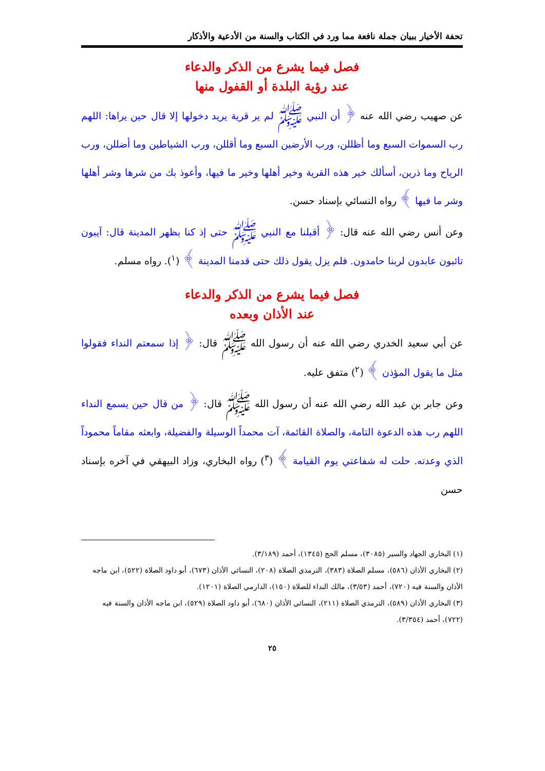تحفة الأخيار ببيان جملة نافعة مما ورد في الكتاب والسنة من الأدعية والأذكار
فصل فيما يشرع من الذكر والدعاء
عند رؤية البلدة أو القفول منها
عن صهيب رضي الله عنه ﴿ أن النبي ﷺ لم ير قرية يريد دخولها إلا قال حين يراها: اللهم رب السموات السبع وما أظللن، ورب الأرضين السبع وما أقللن، ورب الشياطين وما أضللن، ورب الرياح وما ذرين، أسألك خير هذه القرية وخير أهلها وخير ما فيها، وأعوذ بك من شرها وشر أهلها وشر ما فيها ﴾ رواه النسائي بإسناد حسن.
وعن أنس رضي الله عنه قال: ﴿ أقبلنا مع النبي ﷺ حتى إذ كنا بظهر المدينة قال: آيبون تائبون عابدون لربنا حامدون. فلم يزل يقول ذلك حتى قدمنا المدينة ﴾ (<sup>١</sup>). رواه مسلم.
فصل فيما يشرع من الذكر والدعاء
عند الأذان وبعده
عن أبي سعيد الخدري رضي الله عنه أن رسول الله ﷺ قال: ﴿ إذا سمعتم النداء فقولوا مثل ما يقول المؤذن ﴾ (<sup>٢</sup>) متفق عليه.
وعن جابر بن عبد الله رضي الله عنه أن رسول الله ﷺ قال: ﴿ من قال حين يسمع النداء اللهم رب هذه الدعوة التامة، والصلاة القائمة، آت محمداً الوسيلة والفضيلة، وابعثه مقاماً محموداً الذي وعدته. حلت له شفاعتي يوم القيامة ﴾ (<sup>٣</sup>) رواه البخاري، وزاد البيهقي في آخره بإسناد حسن
(١) البخاري الجهاد والسير (٣٠٨٥)، مسلم الحج (١٣٤٥)، أحمد (٣/١٨٩).
(٢) البخاري الأذان (٥٨٦)، مسلم الصلاة (٣٨٣)، الترمذي الصلاة (٢٠٨)، النسائي الأذان (٦٧٣)، أبو داود الصلاة (٥٢٢)، ابن ماجه الأذان والسنة فيه (٧٢٠)، أحمد (٣/٥٣)، مالك النداء للصلاة (١٥٠)، الدارمي الصلاة (١٢٠١).
(٣) البخاري الأذان (٥٨٩)، الترمذي الصلاة (٢١١)، النسائي الأذان (٦٨٠)، أبو داود الصلاة (٥٢٩)، ابن ماجه الأذان والسنة فيه (٧٢٢)، أحمد (٣/٣٥٤).
٢٥